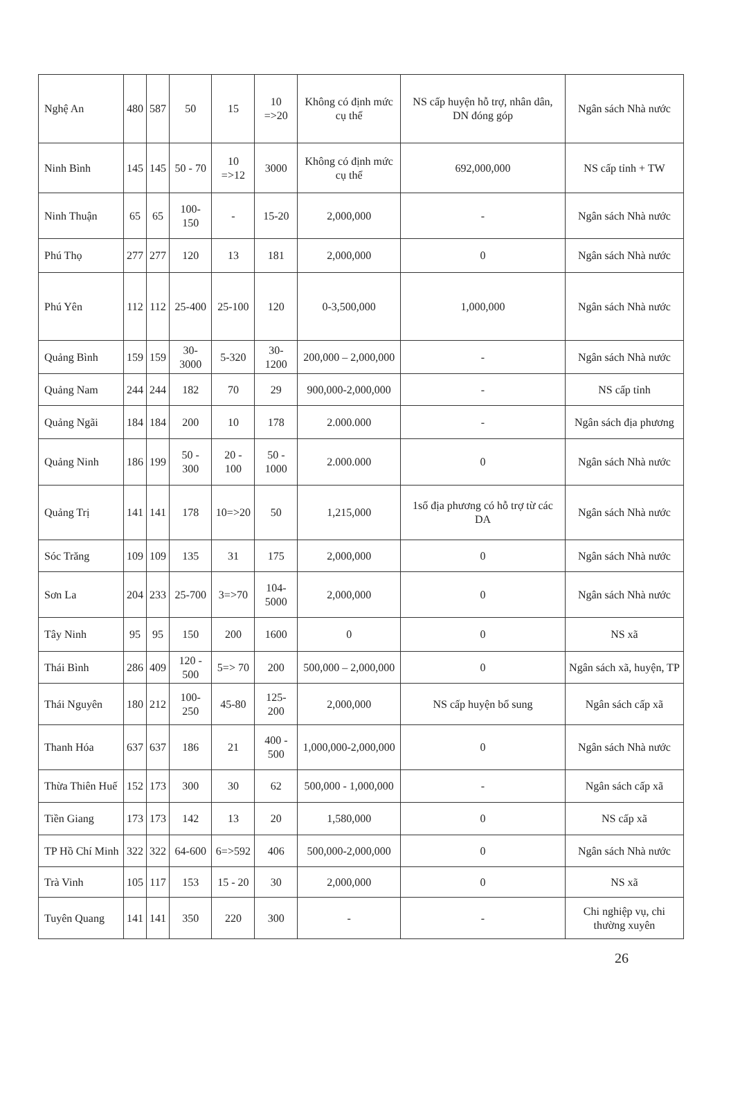| Nghệ An | 480 | 587 | 50 | 15 | 10 =>20 | Không có định mức cụ thể | NS cấp huyện hỗ trợ, nhân dân, DN đóng góp | Ngân sách Nhà nước |
| Ninh Bình | 145 | 145 | 50 - 70 | 10 =>12 | 3000 | Không có định mức cụ thể | 692,000,000 | NS cấp tỉnh + TW |
| Ninh Thuận | 65 | 65 | 100-150 | - | 15-20 | 2,000,000 | - | Ngân sách Nhà nước |
| Phú Thọ | 277 | 277 | 120 | 13 | 181 | 2,000,000 | 0 | Ngân sách Nhà nước |
| Phú Yên | 112 | 112 | 25-400 | 25-100 | 120 | 0-3,500,000 | 1,000,000 | Ngân sách Nhà nước |
| Quảng Bình | 159 | 159 | 30-3000 | 5-320 | 30-1200 | 200,000 – 2,000,000 | - | Ngân sách Nhà nước |
| Quảng Nam | 244 | 244 | 182 | 70 | 29 | 900,000-2,000,000 | - | NS cấp tỉnh |
| Quảng Ngãi | 184 | 184 | 200 | 10 | 178 | 2.000.000 | - | Ngân sách địa phương |
| Quảng Ninh | 186 | 199 | 50 - 300 | 20 - 100 | 50 - 1000 | 2.000.000 | 0 | Ngân sách Nhà nước |
| Quảng Trị | 141 | 141 | 178 | 10=>20 | 50 | 1,215,000 | 1số địa phương có hỗ trợ từ các DA | Ngân sách Nhà nước |
| Sóc Trăng | 109 | 109 | 135 | 31 | 175 | 2,000,000 | 0 | Ngân sách Nhà nước |
| Sơn La | 204 | 233 | 25-700 | 3=>70 | 104-5000 | 2,000,000 | 0 | Ngân sách Nhà nước |
| Tây Ninh | 95 | 95 | 150 | 200 | 1600 | 0 | 0 | NS xã |
| Thái Bình | 286 | 409 | 120 - 500 | 5=> 70 | 200 | 500,000 – 2,000,000 | 0 | Ngân sách xã, huyện, TP |
| Thái Nguyên | 180 | 212 | 100-250 | 45-80 | 125-200 | 2,000,000 | NS cấp huyện bổ sung | Ngân sách cấp xã |
| Thanh Hóa | 637 | 637 | 186 | 21 | 400 - 500 | 1,000,000-2,000,000 | 0 | Ngân sách Nhà nước |
| Thừa Thiên Huế | 152 | 173 | 300 | 30 | 62 | 500,000 - 1,000,000 | - | Ngân sách cấp xã |
| Tiền Giang | 173 | 173 | 142 | 13 | 20 | 1,580,000 | 0 | NS cấp xã |
| TP Hồ Chí Minh | 322 | 322 | 64-600 | 6=>592 | 406 | 500,000-2,000,000 | 0 | Ngân sách Nhà nước |
| Trà Vinh | 105 | 117 | 153 | 15 - 20 | 30 | 2,000,000 | 0 | NS xã |
| Tuyên Quang | 141 | 141 | 350 | 220 | 300 | - | - | Chi nghiệp vụ, chi thường xuyên |
26